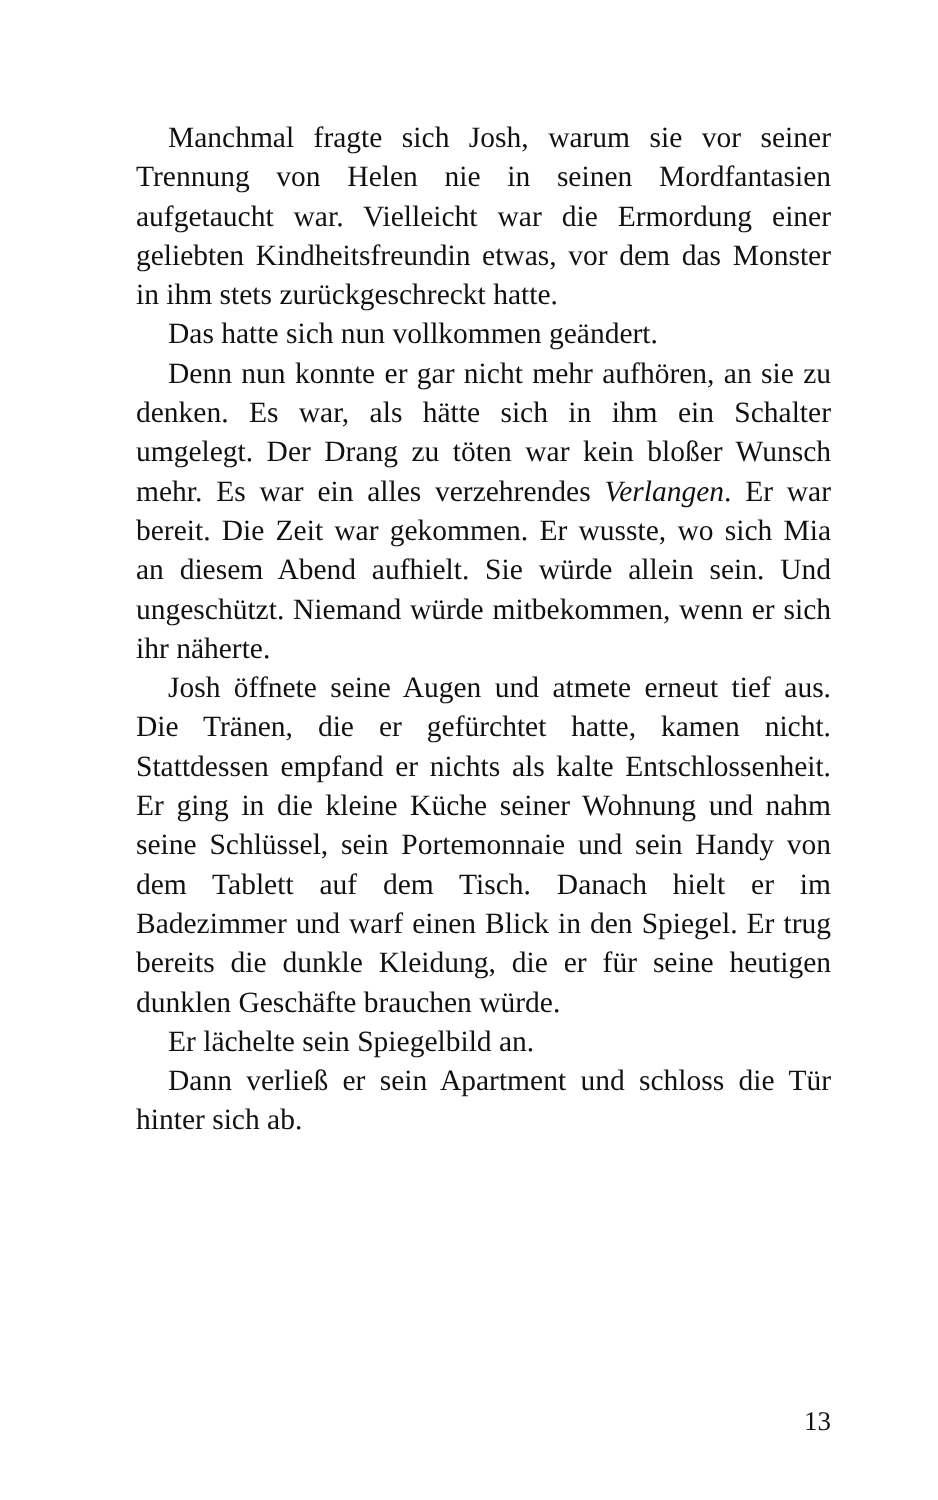Manchmal fragte sich Josh, warum sie vor seiner Trennung von Helen nie in seinen Mordfantasien aufgetaucht war. Vielleicht war die Ermordung einer geliebten Kindheitsfreundin etwas, vor dem das Monster in ihm stets zurückgeschreckt hatte.
Das hatte sich nun vollkommen geändert.
Denn nun konnte er gar nicht mehr aufhören, an sie zu denken. Es war, als hätte sich in ihm ein Schalter umgelegt. Der Drang zu töten war kein bloßer Wunsch mehr. Es war ein alles verzehrendes Verlangen. Er war bereit. Die Zeit war gekommen. Er wusste, wo sich Mia an diesem Abend aufhielt. Sie würde allein sein. Und ungeschützt. Niemand würde mitbekommen, wenn er sich ihr näherte.
Josh öffnete seine Augen und atmete erneut tief aus. Die Tränen, die er gefürchtet hatte, kamen nicht. Stattdessen empfand er nichts als kalte Entschlossenheit. Er ging in die kleine Küche seiner Wohnung und nahm seine Schlüssel, sein Portemonnaie und sein Handy von dem Tablett auf dem Tisch. Danach hielt er im Badezimmer und warf einen Blick in den Spiegel. Er trug bereits die dunkle Kleidung, die er für seine heutigen dunklen Geschäfte brauchen würde.
Er lächelte sein Spiegelbild an.
Dann verließ er sein Apartment und schloss die Tür hinter sich ab.
13